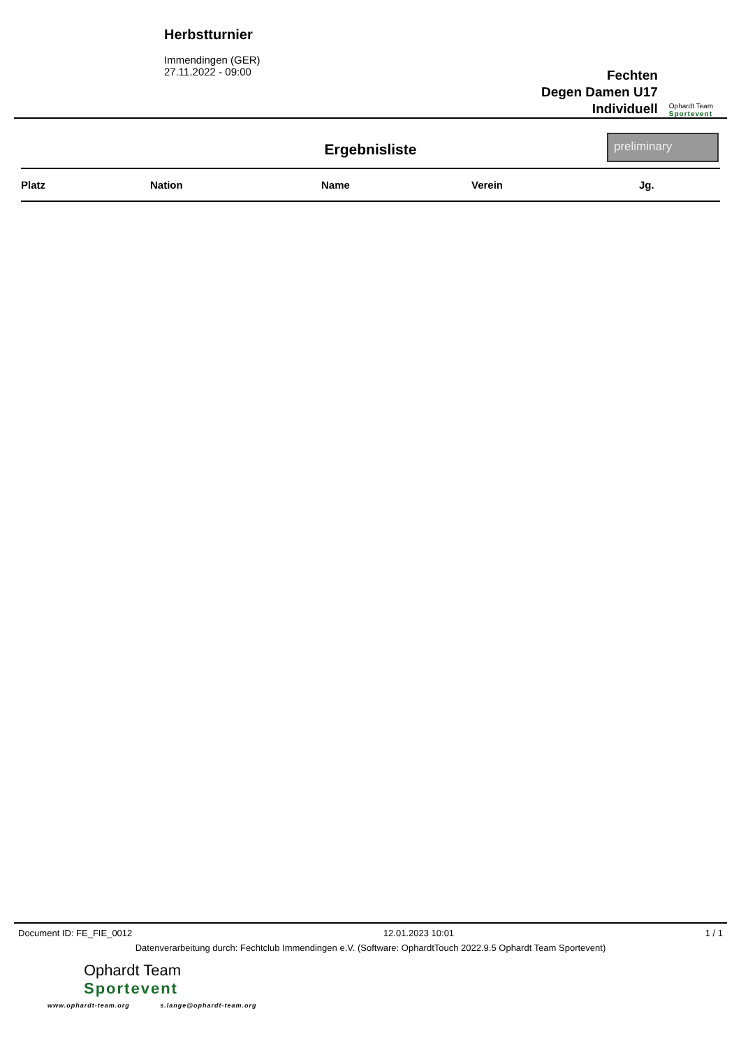Herbstturnier
Immendingen (GER)
27.11.2022 - 09:00
Fechten
Degen Damen U17
Individuell
Ophardt Team
Sportevent
Ergebnisliste
preliminary
| Platz | Nation | Name | Verein | Jg. |
| --- | --- | --- | --- | --- |
Document ID: FE_FIE_0012 12.01.2023 10:01 1 / 1
Datenverarbeitung durch: Fechtclub Immendingen e.V. (Software: OphardtTouch 2022.9.5 Ophardt Team Sportevent)
Ophardt Team
Sportevent
www.ophardt-team.org s.lange@ophardt-team.org